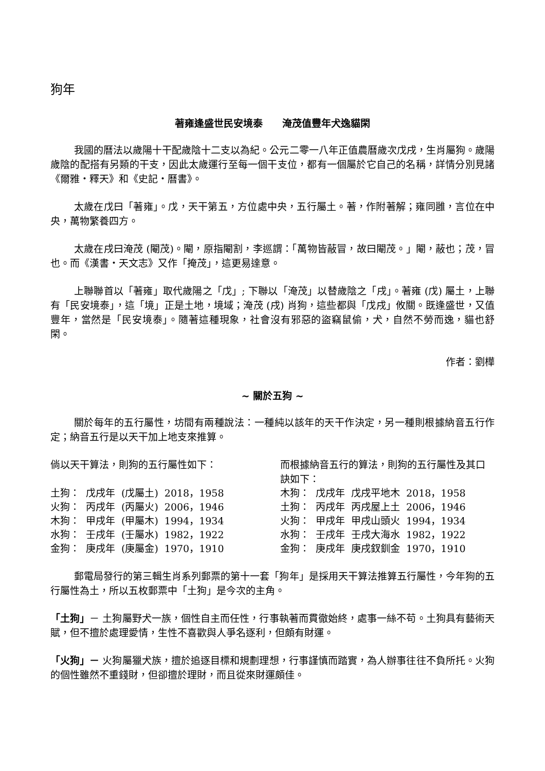狗年
著雍逢盛世民安境泰　　淹茂值豐年犬逸貓閑
我國的曆法以歲陽十干配歲陰十二支以為紀。公元二零一八年正值農曆歲次戊戌，生肖屬狗。歲陽歲陰的配搭有另類的干支，因此太歲運行至每一個干支位，都有一個屬於它自己的名稱，詳情分別見諸《爾雅・釋天》和《史記・曆書》。
太歲在戊曰「著雍」。戊，天干第五，方位處中央，五行屬土。著，作附著解；雍同雝，言位在中央，萬物繁養四方。
太歲在戌曰淹茂 (閹茂)。閹，原指閹割，李巡謂：「萬物皆蔽冒，故曰閹茂。」閹，蔽也；茂，冒也。而《漢書・天文志》又作「掩茂」，這更易達意。
上聯聯首以「著雍」取代歲陽之「戊」; 下聯以「淹茂」以替歲陰之「戌」。著雍 (戊) 屬土，上聯有「民安境泰」，這「境」正是土地，境域；淹茂 (戌) 肖狗，這些都與「戊戌」攸關。既逢盛世，又值豐年，當然是「民安境泰」。隨著這種現象，社會沒有邪惡的盜竊鼠偷，犬，自然不勞而逸，貓也舒閑。
作者：劉樺
~ 關於五狗 ~
關於每年的五行屬性，坊間有兩種說法：一種純以該年的天干作決定，另一種則根據納音五行作定；納音五行是以天干加上地支來推算。
倘以天干算法，則狗的五行屬性如下：
| 土狗： | 戊戌年 | (戊屬土) | 2018，1958 |
| 火狗： | 丙戌年 | (丙屬火) | 2006，1946 |
| 木狗： | 甲戌年 | (甲屬木) | 1994，1934 |
| 水狗： | 壬戌年 | (壬屬水) | 1982，1922 |
| 金狗： | 庚戌年 | (庚屬金) | 1970，1910 |
而根據納音五行的算法，則狗的五行屬性及其口訣如下：
| 木狗： | 戊戌年 | 戊戌平地木 | 2018，1958 |
| 土狗： | 丙戌年 | 丙戌屋上土 | 2006，1946 |
| 火狗： | 甲戌年 | 甲戌山頭火 | 1994，1934 |
| 水狗： | 壬戌年 | 壬戌大海水 | 1982，1922 |
| 金狗： | 庚戌年 | 庚戌釵釧金 | 1970，1910 |
郵電局發行的第三輯生肖系列郵票的第十一套「狗年」是採用天干算法推算五行屬性，今年狗的五行屬性為土，所以五枚郵票中「土狗」是今次的主角。
「土狗」－ 土狗屬野犬一族，個性自主而任性，行事執著而貫徹始終，處事一絲不苟。土狗具有藝術天賦，但不擅於處理愛情，生性不喜歡與人爭名逐利，但頗有財運。
「火狗」－ 火狗屬獵犬族，擅於追逐目標和規劃理想，行事謹慎而踏實，為人辦事往往不負所托。火狗的個性雖然不重錢財，但卻擅於理財，而且從來財運頗佳。